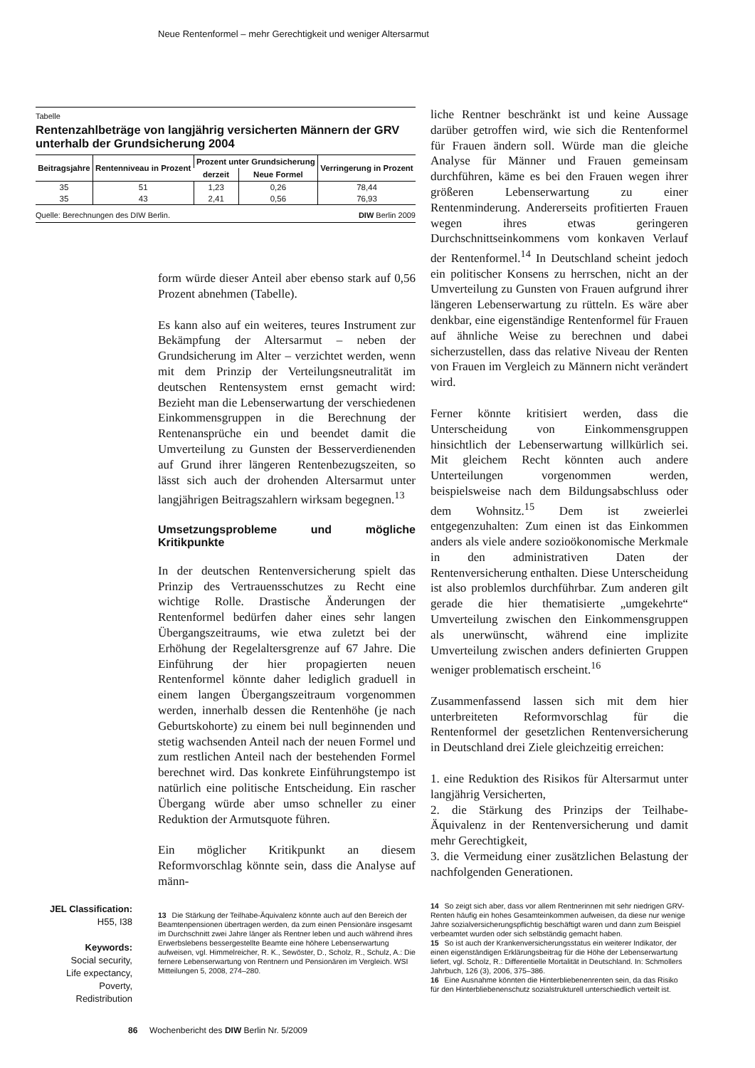Neue Rentenformel – mehr Gerechtigkeit und weniger Altersarmut
Tabelle
Rentenzahlbeträge von langjährig versicherten Männern der GRV unterhalb der Grundsicherung 2004
| Beitragsjahre | Rentenniveau in Prozent | Prozent unter Grundsicherung | | Verringerung in Prozent |
| --- | --- | --- | --- | --- |
| | | derzeit | Neue Formel | |
| 35 | 51 | 1,23 | 0,26 | 78,44 |
| 35 | 43 | 2,41 | 0,56 | 76,93 |
Quelle: Berechnungen des DIW Berlin. DIW Berlin 2009
form würde dieser Anteil aber ebenso stark auf 0,56 Prozent abnehmen (Tabelle).
Es kann also auf ein weiteres, teures Instrument zur Bekämpfung der Altersarmut – neben der Grundsicherung im Alter – verzichtet werden, wenn mit dem Prinzip der Verteilungsneutralität im deutschen Rentensystem ernst gemacht wird: Bezieht man die Lebenserwartung der verschiedenen Einkommensgruppen in die Berechnung der Rentenansprüche ein und beendet damit die Umverteilung zu Gunsten der Besserverdienenden auf Grund ihrer längeren Rentenbezugszeiten, so lässt sich auch der drohenden Altersarmut unter langjährigen Beitragszahlern wirksam begegnen.<sup>13</sup>
Umsetzungsprobleme und mögliche Kritikpunkte
In der deutschen Rentenversicherung spielt das Prinzip des Vertrauensschutzes zu Recht eine wichtige Rolle. Drastische Änderungen der Rentenformel bedürfen daher eines sehr langen Übergangszeitraums, wie etwa zuletzt bei der Erhöhung der Regelaltersgrenze auf 67 Jahre. Die Einführung der hier propagierten neuen Rentenformel könnte daher lediglich graduell in einem langen Übergangszeitraum vorgenommen werden, innerhalb dessen die Rentenhöhe (je nach Geburtskohorte) zu einem bei null beginnenden und stetig wachsenden Anteil nach der neuen Formel und zum restlichen Anteil nach der bestehenden Formel berechnet wird. Das konkrete Einführungstempo ist natürlich eine politische Entscheidung. Ein rascher Übergang würde aber umso schneller zu einer Reduktion der Armutsquote führen.
Ein möglicher Kritikpunkt an diesem Reformvorschlag könnte sein, dass die Analyse auf männ-
13 Die Stärkung der Teilhabe-Äquivalenz könnte auch auf den Bereich der Beamtenpensionen übertragen werden, da zum einen Pensionäre insgesamt im Durchschnitt zwei Jahre länger als Rentner leben und auch während ihres Erwerbslebens bessergestellte Beamte eine höhere Lebenserwartung aufweisen, vgl. Himmelreicher, R. K., Sewöster, D., Scholz, R., Schulz, A.: Die fernere Lebenserwartung von Rentnern und Pensionären im Vergleich. WSI Mitteilungen 5, 2008, 274–280.
liche Rentner beschränkt ist und keine Aussage darüber getroffen wird, wie sich die Rentenformel für Frauen ändern soll. Würde man die gleiche Analyse für Männer und Frauen gemeinsam durchführen, käme es bei den Frauen wegen ihrer größeren Lebenserwartung zu einer Rentenminderung. Andererseits profitierten Frauen wegen ihres etwas geringeren Durchschnittseinkommens vom konkaven Verlauf der Rentenformel.<sup>14</sup> In Deutschland scheint jedoch ein politischer Konsens zu herrschen, nicht an der Umverteilung zu Gunsten von Frauen aufgrund ihrer längeren Lebenserwartung zu rütteln. Es wäre aber denkbar, eine eigenständige Rentenformel für Frauen auf ähnliche Weise zu berechnen und dabei sicherzustellen, dass das relative Niveau der Renten von Frauen im Vergleich zu Männern nicht verändert wird.
Ferner könnte kritisiert werden, dass die Unterscheidung von Einkommensgruppen hinsichtlich der Lebenserwartung willkürlich sei. Mit gleichem Recht könnten auch andere Unterteilungen vorgenommen werden, beispielsweise nach dem Bildungsabschluss oder dem Wohnsitz.<sup>15</sup> Dem ist zweierlei entgegenzuhalten: Zum einen ist das Einkommen anders als viele andere sozioökonomische Merkmale in den administrativen Daten der Rentenversicherung enthalten. Diese Unterscheidung ist also problemlos durchführbar. Zum anderen gilt gerade die hier thematisierte „umgekehrte“ Umverteilung zwischen den Einkommensgruppen als unerwünscht, während eine implizite Umverteilung zwischen anders definierten Gruppen weniger problematisch erscheint.<sup>16</sup>
Zusammenfassend lassen sich mit dem hier unterbreiteten Reformvorschlag für die Rentenformel der gesetzlichen Rentenversicherung in Deutschland drei Ziele gleichzeitig erreichen:
1. eine Reduktion des Risikos für Altersarmut unter langjährig Versicherten,
2. die Stärkung des Prinzips der Teilhabe-Äquivalenz in der Rentenversicherung und damit mehr Gerechtigkeit,
3. die Vermeidung einer zusätzlichen Belastung der nachfolgenden Generationen.
14 So zeigt sich aber, dass vor allem Rentnerinnen mit sehr niedrigen GRV-Renten häufig ein hohes Gesamteinkommen aufweisen, da diese nur wenige Jahre sozialversicherungspflichtig beschäftigt waren und dann zum Beispiel verbeamtet wurden oder sich selbständig gemacht haben.
15 So ist auch der Krankenversicherungsstatus ein weiterer Indikator, der einen eigenständigen Erklärungsbeitrag für die Höhe der Lebenserwartung liefert, vgl. Scholz, R.: Differentielle Mortalität in Deutschland. In: Schmollers Jahrbuch, 126 (3), 2006, 375–386.
16 Eine Ausnahme könnten die Hinterbliebenenrenten sein, da das Risiko für den Hinterbliebenenschutz sozialstrukturell unterschiedlich verteilt ist.
JEL Classification:
H55, I38
Keywords:
Social security,
Life expectancy,
Poverty,
Redistribution
86 Wochenbericht des DIW Berlin Nr. 5/2009